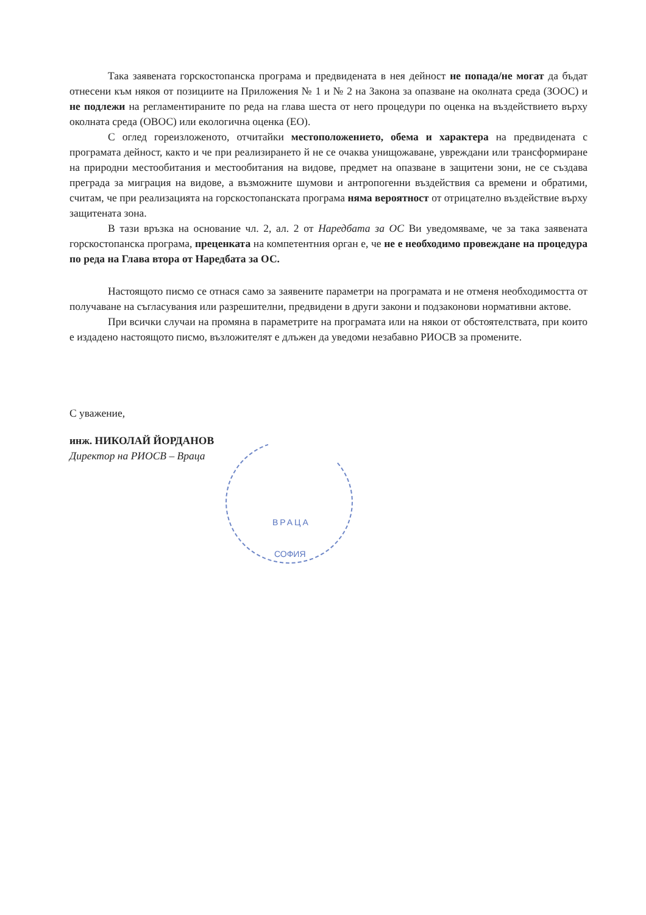ВРАЦА
СОФИЯ
Така заявената горскостопанска програма и предвидената в нея дейност не попада/не могат да бъдат отнесени към някоя от позициите на Приложения № 1 и № 2 на Закона за опазване на околната среда (ЗООС) и не подлежи на регламентираните по реда на глава шеста от него процедури по оценка на въздействието върху околната среда (ОВОС) или екологична оценка (ЕО).
С оглед гореизложеното, отчитайки местоположението, обема и характера на предвидената с програмата дейност, както и че при реализирането й не се очаква унищожаване, увреждани или трансформиране на природни местообитания и местообитания на видове, предмет на опазване в защитени зони, не се създава преграда за миграция на видове, а възможните шумови и антропогенни въздействия са времени и обратими, считам, че при реализацията на горскостопанската програма няма вероятност от отрицателно въздействие върху защитената зона.
В тази връзка на основание чл. 2, ал. 2 от Наредбата за ОС Ви уведомяваме, че за така заявената горскостопанска програма, преценката на компетентния орган е, че не е необходимо провеждане на процедура по реда на Глава втора от Наредбата за ОС.
Настоящото писмо се отнася само за заявените параметри на програмата и не отменя необходимостта от получаване на съгласувания или разрешителни, предвидени в други закони и подзаконови нормативни актове.
При всички случаи на промяна в параметрите на програмата или на някои от обстоятелствата, при които е издадено настоящото писмо, възложителят е длъжен да уведоми незабавно РИОСВ за промените.
С уважение,
инж. НИКОЛАЙ ЙОРДАНОВ
Директор на РИОСВ – Враца